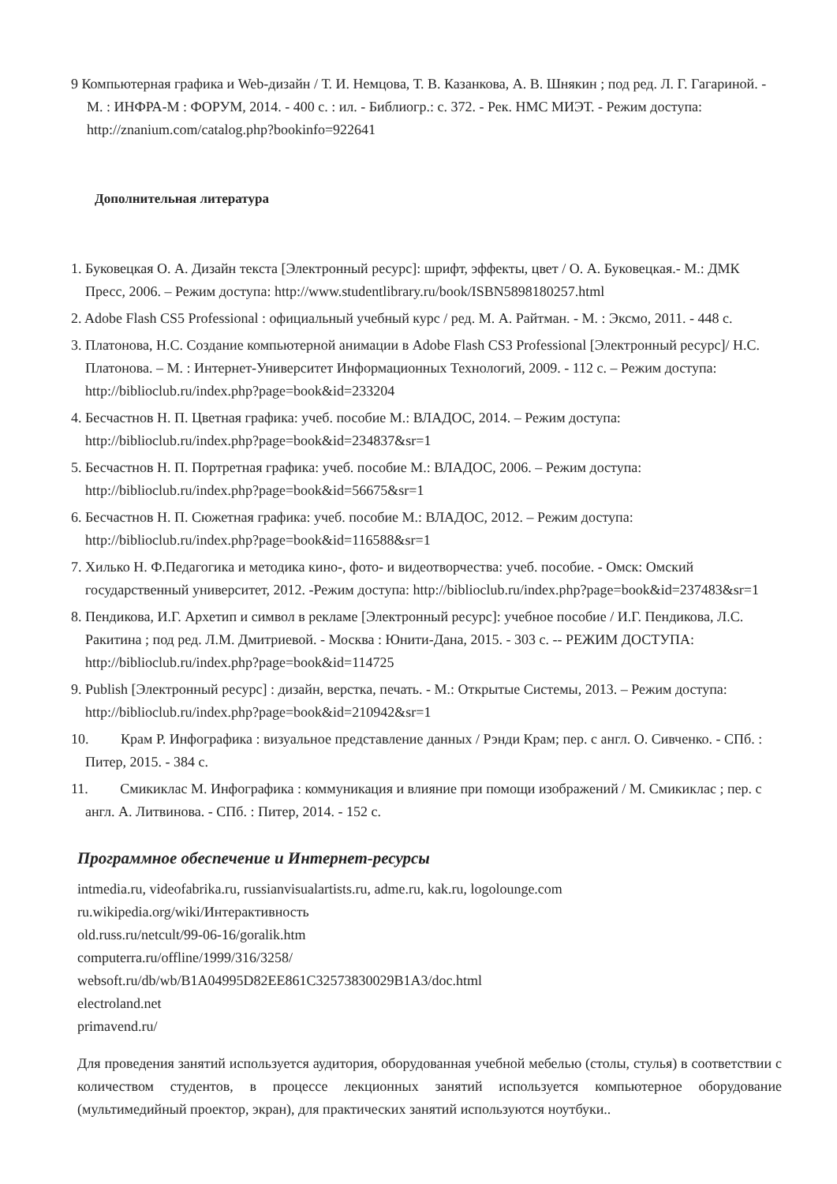9 Компьютерная графика и Web-дизайн / Т. И. Немцова, Т. В. Казанкова, А. В. Шнякин ; под ред. Л. Г. Гагариной. - М. : ИНФРА-М : ФОРУМ, 2014. - 400 с. : ил. - Библиогр.: с. 372. - Рек. НМС МИЭТ. - Режим доступа: http://znanium.com/catalog.php?bookinfo=922641
Дополнительная литература
1. Буковецкая О. А. Дизайн текста [Электронный ресурс]: шрифт, эффекты, цвет / О. А. Буковецкая.- М.: ДМК Пресс, 2006. – Режим доступа: http://www.studentlibrary.ru/book/ISBN5898180257.html
2. Adobe Flash CS5 Professional : официальный учебный курс / ред. М. А. Райтман. - М. : Эксмо, 2011. - 448 с.
3. Платонова, Н.С. Создание компьютерной анимации в Adobe Flash CS3 Professional [Электронный ресурс]/ Н.С. Платонова. – М. : Интернет-Университет Информационных Технологий, 2009. - 112 с. – Режим доступа: http://biblioclub.ru/index.php?page=book&id=233204
4. Бесчастнов Н. П. Цветная графика: учеб. пособие М.: ВЛАДОС, 2014. – Режим доступа: http://biblioclub.ru/index.php?page=book&id=234837&sr=1
5. Бесчастнов Н. П. Портретная графика: учеб. пособие М.: ВЛАДОС, 2006. – Режим доступа: http://biblioclub.ru/index.php?page=book&id=56675&sr=1
6. Бесчастнов Н. П. Сюжетная графика: учеб. пособие М.: ВЛАДОС, 2012. – Режим доступа: http://biblioclub.ru/index.php?page=book&id=116588&sr=1
7. Хилько Н. Ф.Педагогика и методика кино-, фото- и видеотворчества: учеб. пособие. - Омск: Омский государственный университет, 2012. -Режим доступа: http://biblioclub.ru/index.php?page=book&id=237483&sr=1
8. Пендикова, И.Г. Архетип и символ в рекламе [Электронный ресурс]: учебное пособие / И.Г. Пендикова, Л.С. Ракитина ; под ред. Л.М. Дмитриевой. - Москва : Юнити-Дана, 2015. - 303 с. -- РЕЖИМ ДОСТУПА: http://biblioclub.ru/index.php?page=book&id=114725
9. Publish [Электронный ресурс] : дизайн, верстка, печать. - М.: Открытые Системы, 2013. – Режим доступа: http://biblioclub.ru/index.php?page=book&id=210942&sr=1
10. Крам Р. Инфографика : визуальное представление данных / Рэнди Крам; пер. с англ. О. Сивченко. - СПб. : Питер, 2015. - 384 с.
11. Смикиклас М. Инфографика : коммуникация и влияние при помощи изображений / М. Смикиклас ; пер. с англ. А. Литвинова. - СПб. : Питер, 2014. - 152 с.
Программное обеспечение и Интернет-ресурсы
intmedia.ru, videofabrika.ru, russianvisualartists.ru, adme.ru, kak.ru, logolounge.com
ru.wikipedia.org/wiki/Интерактивность
old.russ.ru/netcult/99-06-16/goralik.htm
computerra.ru/offline/1999/316/3258/
websoft.ru/db/wb/B1A04995D82EE861C32573830029B1A3/doc.html
electroland.net
primavend.ru/
Для проведения занятий используется аудитория, оборудованная учебной мебелью (столы, стулья) в соответствии с количеством студентов, в процессе лекционных занятий используется компьютерное оборудование (мультимедийный проектор, экран), для практических занятий используются ноутбуки..